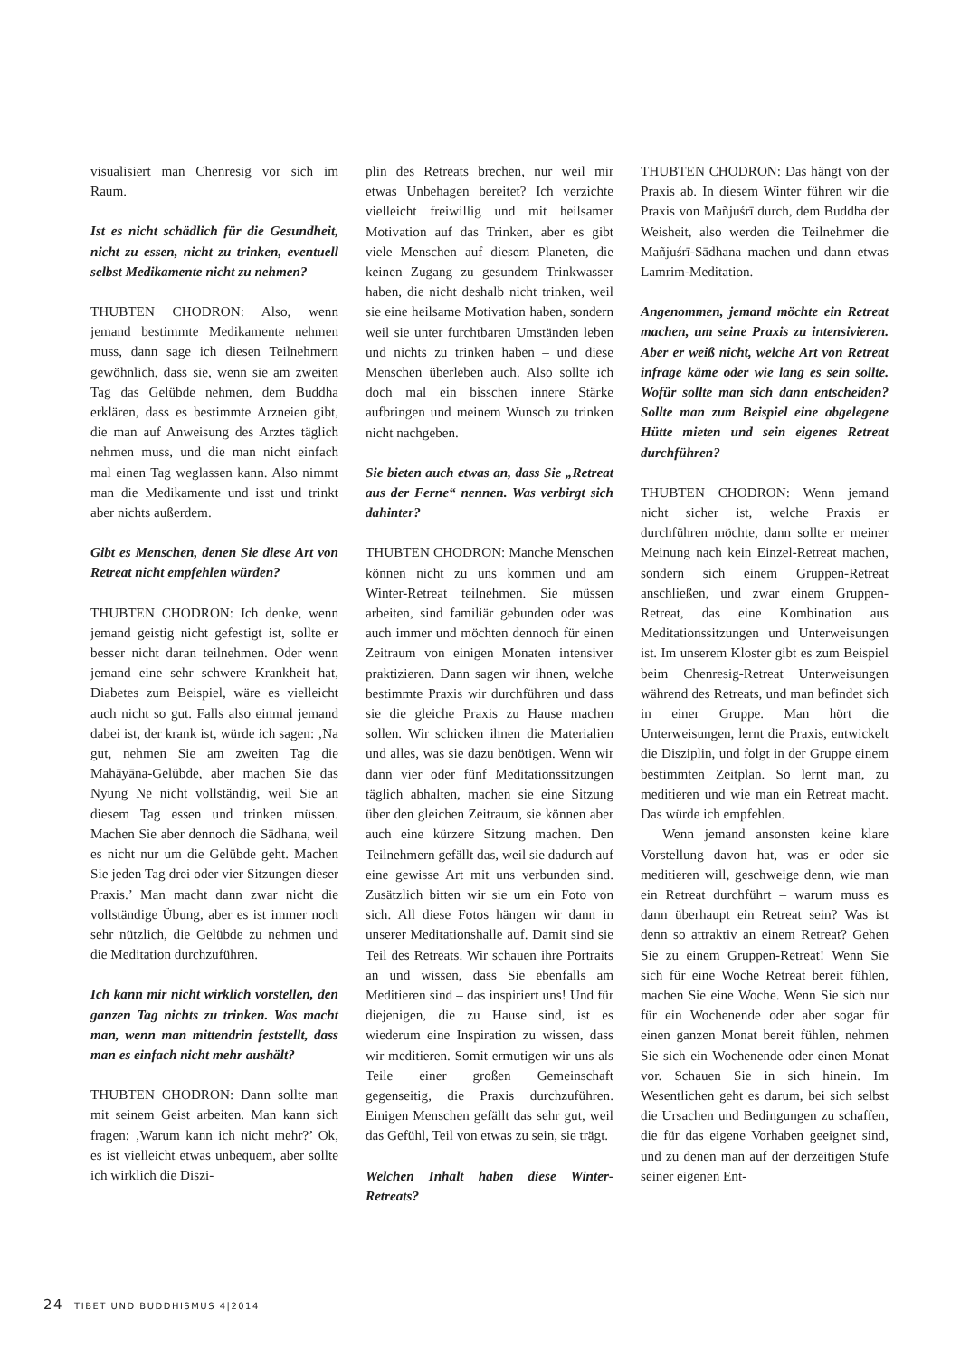visualisiert man Chenresig vor sich im Raum.
Ist es nicht schädlich für die Gesundheit, nicht zu essen, nicht zu trinken, eventuell selbst Medikamente nicht zu nehmen?
THUBTEN CHODRON: Also, wenn jemand bestimmte Medikamente nehmen muss, dann sage ich diesen Teilnehmern gewöhnlich, dass sie, wenn sie am zweiten Tag das Gelübde nehmen, dem Buddha erklären, dass es bestimmte Arzneien gibt, die man auf Anweisung des Arztes täglich nehmen muss, und die man nicht einfach mal einen Tag weglassen kann. Also nimmt man die Medikamente und isst und trinkt aber nichts außerdem.
Gibt es Menschen, denen Sie diese Art von Retreat nicht empfehlen würden?
THUBTEN CHODRON: Ich denke, wenn jemand geistig nicht gefestigt ist, sollte er besser nicht daran teilnehmen. Oder wenn jemand eine sehr schwere Krankheit hat, Diabetes zum Beispiel, wäre es vielleicht auch nicht so gut. Falls also einmal jemand dabei ist, der krank ist, würde ich sagen: ‚Na gut, nehmen Sie am zweiten Tag die Mahāyāna-Gelübde, aber machen Sie das Nyung Ne nicht vollständig, weil Sie an diesem Tag essen und trinken müssen. Machen Sie aber dennoch die Sādhana, weil es nicht nur um die Gelübde geht. Machen Sie jeden Tag drei oder vier Sitzungen dieser Praxis.’ Man macht dann zwar nicht die vollständige Übung, aber es ist immer noch sehr nützlich, die Gelübde zu nehmen und die Meditation durchzuführen.
Ich kann mir nicht wirklich vorstellen, den ganzen Tag nichts zu trinken. Was macht man, wenn man mittendrin feststellt, dass man es einfach nicht mehr aushält?
THUBTEN CHODRON: Dann sollte man mit seinem Geist arbeiten. Man kann sich fragen: ‚Warum kann ich nicht mehr?’ Ok, es ist vielleicht etwas unbequem, aber sollte ich wirklich die Diszi-
plin des Retreats brechen, nur weil mir etwas Unbehagen bereitet? Ich verzichte vielleicht freiwillig und mit heilsamer Motivation auf das Trinken, aber es gibt viele Menschen auf diesem Planeten, die keinen Zugang zu gesundem Trinkwasser haben, die nicht deshalb nicht trinken, weil sie eine heilsame Motivation haben, sondern weil sie unter furchtbaren Umständen leben und nichts zu trinken haben – und diese Menschen überleben auch. Also sollte ich doch mal ein bisschen innere Stärke aufbringen und meinem Wunsch zu trinken nicht nachgeben.
Sie bieten auch etwas an, dass Sie „Retreat aus der Ferne“ nennen. Was verbirgt sich dahinter?
THUBTEN CHODRON: Manche Menschen können nicht zu uns kommen und am Winter-Retreat teilnehmen. Sie müssen arbeiten, sind familiär gebunden oder was auch immer und möchten dennoch für einen Zeitraum von einigen Monaten intensiver praktizieren. Dann sagen wir ihnen, welche bestimmte Praxis wir durchführen und dass sie die gleiche Praxis zu Hause machen sollen. Wir schicken ihnen die Materialien und alles, was sie dazu benötigen. Wenn wir dann vier oder fünf Meditationssitzungen täglich abhalten, machen sie eine Sitzung über den gleichen Zeitraum, sie können aber auch eine kürzere Sitzung machen. Den Teilnehmern gefällt das, weil sie dadurch auf eine gewisse Art mit uns verbunden sind. Zusätzlich bitten wir sie um ein Foto von sich. All diese Fotos hängen wir dann in unserer Meditationshalle auf. Damit sind sie Teil des Retreats. Wir schauen ihre Portraits an und wissen, dass Sie ebenfalls am Meditieren sind – das inspiriert uns! Und für diejenigen, die zu Hause sind, ist es wiederum eine Inspiration zu wissen, dass wir meditieren. Somit ermutigen wir uns als Teile einer großen Gemeinschaft gegenseitig, die Praxis durchzuführen. Einigen Menschen gefällt das sehr gut, weil das Gefühl, Teil von etwas zu sein, sie trägt.
Welchen Inhalt haben diese Winter-Retreats?
THUBTEN CHODRON: Das hängt von der Praxis ab. In diesem Winter führen wir die Praxis von Mañjuśrī durch, dem Buddha der Weisheit, also werden die Teilnehmer die Mañjuśrī-Sādhana machen und dann etwas Lamrim-Meditation.
Angenommen, jemand möchte ein Retreat machen, um seine Praxis zu intensivieren. Aber er weiß nicht, welche Art von Retreat infrage käme oder wie lang es sein sollte. Wofür sollte man sich dann entscheiden? Sollte man zum Beispiel eine abgelegene Hütte mieten und sein eigenes Retreat durchführen?
THUBTEN CHODRON: Wenn jemand nicht sicher ist, welche Praxis er durchführen möchte, dann sollte er meiner Meinung nach kein Einzel-Retreat machen, sondern sich einem Gruppen-Retreat anschließen, und zwar einem Gruppen-Retreat, das eine Kombination aus Meditationssitzungen und Unterweisungen ist. Im unserem Kloster gibt es zum Beispiel beim Chenresig-Retreat Unterweisungen während des Retreats, und man befindet sich in einer Gruppe. Man hört die Unterweisungen, lernt die Praxis, entwickelt die Disziplin, und folgt in der Gruppe einem bestimmten Zeitplan. So lernt man, zu meditieren und wie man ein Retreat macht. Das würde ich empfehlen.
Wenn jemand ansonsten keine klare Vorstellung davon hat, was er oder sie meditieren will, geschweige denn, wie man ein Retreat durchführt – warum muss es dann überhaupt ein Retreat sein? Was ist denn so attraktiv an einem Retreat? Gehen Sie zu einem Gruppen-Retreat! Wenn Sie sich für eine Woche Retreat bereit fühlen, machen Sie eine Woche. Wenn Sie sich nur für ein Wochenende oder aber sogar für einen ganzen Monat bereit fühlen, nehmen Sie sich ein Wochenende oder einen Monat vor. Schauen Sie in sich hinein. Im Wesentlichen geht es darum, bei sich selbst die Ursachen und Bedingungen zu schaffen, die für das eigene Vorhaben geeignet sind, und zu denen man auf der derzeitigen Stufe seiner eigenen Ent-
24 TIBET UND BUDDHISMUS 4|2014